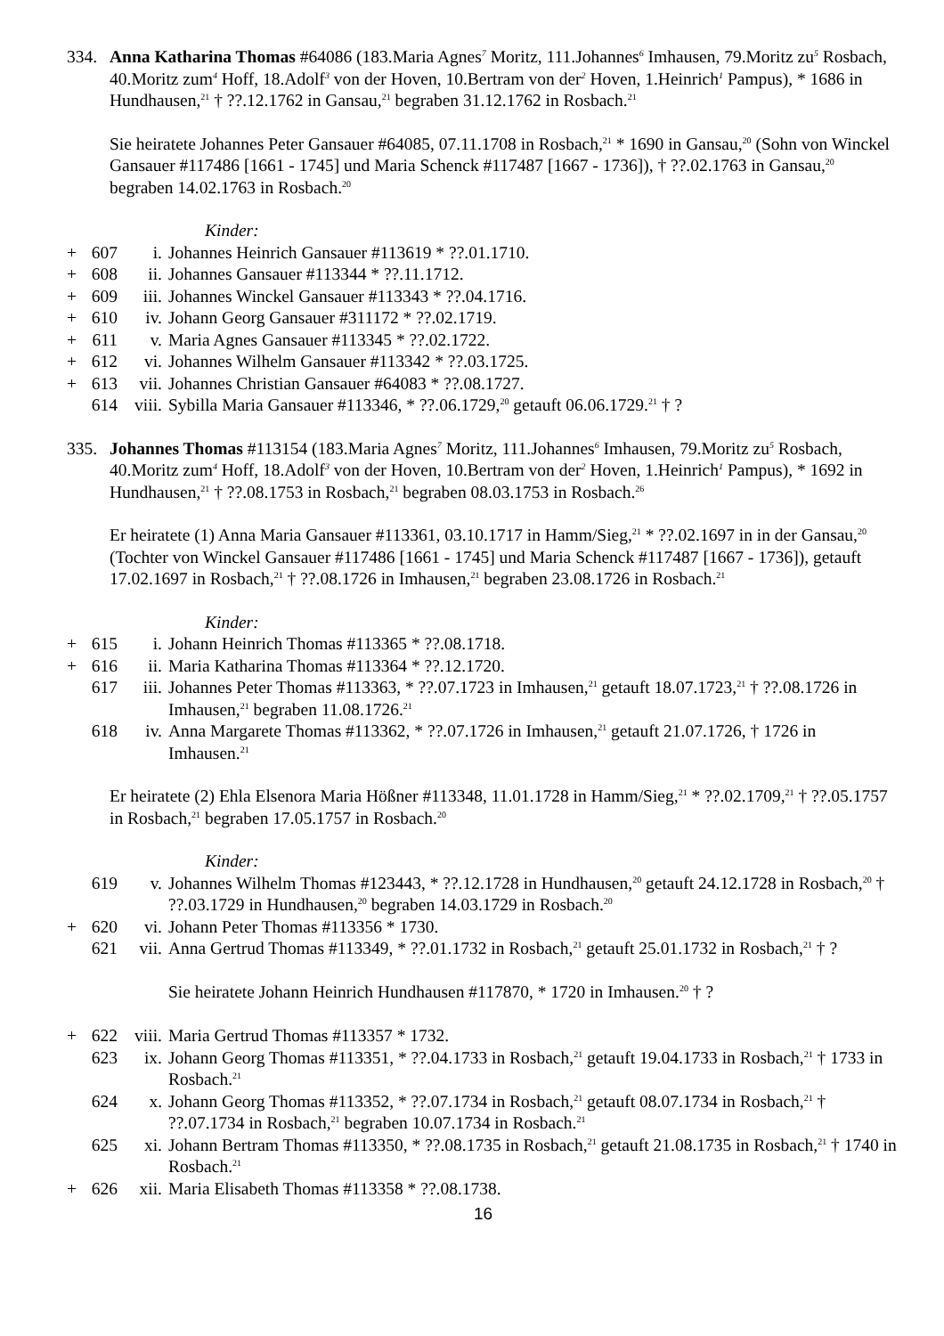334. Anna Katharina Thomas #64086 (183.Maria Agnes<sup>7</sup> Moritz, 111.Johannes<sup>6</sup> Imhausen, 79.Moritz zu<sup>5</sup> Rosbach, 40.Moritz zum<sup>4</sup> Hoff, 18.Adolf<sup>3</sup> von der Hoven, 10.Bertram von der<sup>2</sup> Hoven, 1.Heinrich<sup>1</sup> Pampus), * 1686 in Hundhausen,<sup>21</sup> † ??.12.1762 in Gansau,<sup>21</sup> begraben 31.12.1762 in Rosbach.<sup>21</sup>
Sie heiratete Johannes Peter Gansauer #64085, 07.11.1708 in Rosbach,<sup>21</sup> * 1690 in Gansau,<sup>20</sup> (Sohn von Winckel Gansauer #117486 [1661 - 1745] und Maria Schenck #117487 [1667 - 1736]), † ??.02.1763 in Gansau,<sup>20</sup> begraben 14.02.1763 in Rosbach.<sup>20</sup>
Kinder:
+ 607 i. Johannes Heinrich Gansauer #113619 * ??.01.1710.
+ 608 ii. Johannes Gansauer #113344 * ??.11.1712.
+ 609 iii. Johannes Winckel Gansauer #113343 * ??.04.1716.
+ 610 iv. Johann Georg Gansauer #311172 * ??.02.1719.
+ 611 v. Maria Agnes Gansauer #113345 * ??.02.1722.
+ 612 vi. Johannes Wilhelm Gansauer #113342 * ??.03.1725.
+ 613 vii. Johannes Christian Gansauer #64083 * ??.08.1727.
614 viii. Sybilla Maria Gansauer #113346, * ??.06.1729,<sup>20</sup> getauft 06.06.1729.<sup>21</sup> † ?
335. Johannes Thomas #113154 (183.Maria Agnes<sup>7</sup> Moritz, 111.Johannes<sup>6</sup> Imhausen, 79.Moritz zu<sup>5</sup> Rosbach, 40.Moritz zum<sup>4</sup> Hoff, 18.Adolf<sup>3</sup> von der Hoven, 10.Bertram von der<sup>2</sup> Hoven, 1.Heinrich<sup>1</sup> Pampus), * 1692 in Hundhausen,<sup>21</sup> † ??.08.1753 in Rosbach,<sup>21</sup> begraben 08.03.1753 in Rosbach.<sup>26</sup>
Er heiratete (1) Anna Maria Gansauer #113361, 03.10.1717 in Hamm/Sieg,<sup>21</sup> * ??.02.1697 in in der Gansau,<sup>20</sup> (Tochter von Winckel Gansauer #117486 [1661 - 1745] und Maria Schenck #117487 [1667 - 1736]), getauft 17.02.1697 in Rosbach,<sup>21</sup> † ??.08.1726 in Imhausen,<sup>21</sup> begraben 23.08.1726 in Rosbach.<sup>21</sup>
Kinder:
+ 615 i. Johann Heinrich Thomas #113365 * ??.08.1718.
+ 616 ii. Maria Katharina Thomas #113364 * ??.12.1720.
617 iii. Johannes Peter Thomas #113363, * ??.07.1723 in Imhausen,<sup>21</sup> getauft 18.07.1723,<sup>21</sup> † ??.08.1726 in Imhausen,<sup>21</sup> begraben 11.08.1726.<sup>21</sup>
618 iv. Anna Margarete Thomas #113362, * ??.07.1726 in Imhausen,<sup>21</sup> getauft 21.07.1726, † 1726 in Imhausen.<sup>21</sup>
Er heiratete (2) Ehla Elsenora Maria Hößner #113348, 11.01.1728 in Hamm/Sieg,<sup>21</sup> * ??.02.1709,<sup>21</sup> † ??.05.1757 in Rosbach,<sup>21</sup> begraben 17.05.1757 in Rosbach.<sup>20</sup>
Kinder:
619 v. Johannes Wilhelm Thomas #123443, * ??.12.1728 in Hundhausen,<sup>20</sup> getauft 24.12.1728 in Rosbach,<sup>20</sup> † ??.03.1729 in Hundhausen,<sup>20</sup> begraben 14.03.1729 in Rosbach.<sup>20</sup>
+ 620 vi. Johann Peter Thomas #113356 * 1730.
621 vii. Anna Gertrud Thomas #113349, * ??.01.1732 in Rosbach,<sup>21</sup> getauft 25.01.1732 in Rosbach,<sup>21</sup> † ?
Sie heiratete Johann Heinrich Hundhausen #117870, * 1720 in Imhausen.<sup>20</sup> † ?
+ 622 viii. Maria Gertrud Thomas #113357 * 1732.
623 ix. Johann Georg Thomas #113351, * ??.04.1733 in Rosbach,<sup>21</sup> getauft 19.04.1733 in Rosbach,<sup>21</sup> † 1733 in Rosbach.<sup>21</sup>
624 x. Johann Georg Thomas #113352, * ??.07.1734 in Rosbach,<sup>21</sup> getauft 08.07.1734 in Rosbach,<sup>21</sup> † ??.07.1734 in Rosbach,<sup>21</sup> begraben 10.07.1734 in Rosbach.<sup>21</sup>
625 xi. Johann Bertram Thomas #113350, * ??.08.1735 in Rosbach,<sup>21</sup> getauft 21.08.1735 in Rosbach,<sup>21</sup> † 1740 in Rosbach.<sup>21</sup>
+ 626 xii. Maria Elisabeth Thomas #113358 * ??.08.1738.
16